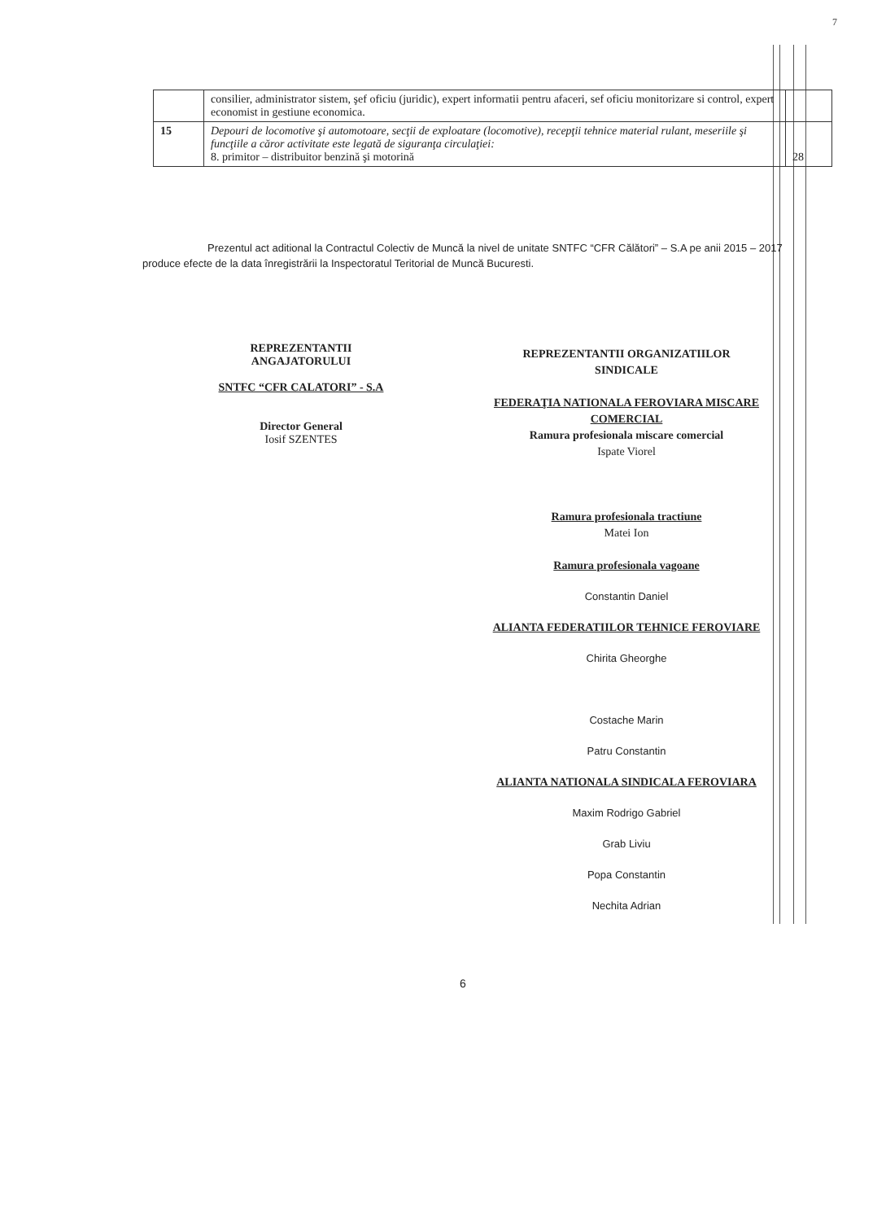7
| | consilier, administrator sistem, şef oficiu (juridic), expert informatii pentru afaceri, sef oficiu monitorizare si control, expert economist in gestiune economica. | |
| 15 | Depouri de locomotive şi automotoare, secţii de exploatare (locomotive), recepţii tehnice material rulant, meseriile şi funcţiile a căror activitate este legată de siguranţa circulaţiei: 8. primitor – distribuitor benzină şi motorină | 28 |
Prezentul act aditional la Contractul Colectiv de Muncă la nivel de unitate SNTFC “CFR Călători” – S.A pe anii 2015 – 2017 produce efecte de la data înregistrării la Inspectoratul Teritorial de Muncă Bucuresti.
REPREZENTANTII
ANGAJATORULUI
SNTFC “CFR CALATORI” - S.A
Director General
Iosif SZENTES
REPREZENTANTII ORGANIZATIILOR
SINDICALE
FEDERAŢIA NATIONALA FEROVIARA MISCARE COMERCIAL
Ramura profesionala miscare comercial
Ispate Viorel
Ramura profesionala tractiune
Matei Ion
Ramura profesionala vagoane
Constantin Daniel
ALIANTA FEDERATIILOR TEHNICE FEROVIARE
Chirita Gheorghe
Costache Marin
Patru Constantin
ALIANTA NATIONALA SINDICALA FEROVIARA
Maxim Rodrigo Gabriel
Grab Liviu
Popa Constantin
Nechita Adrian
6